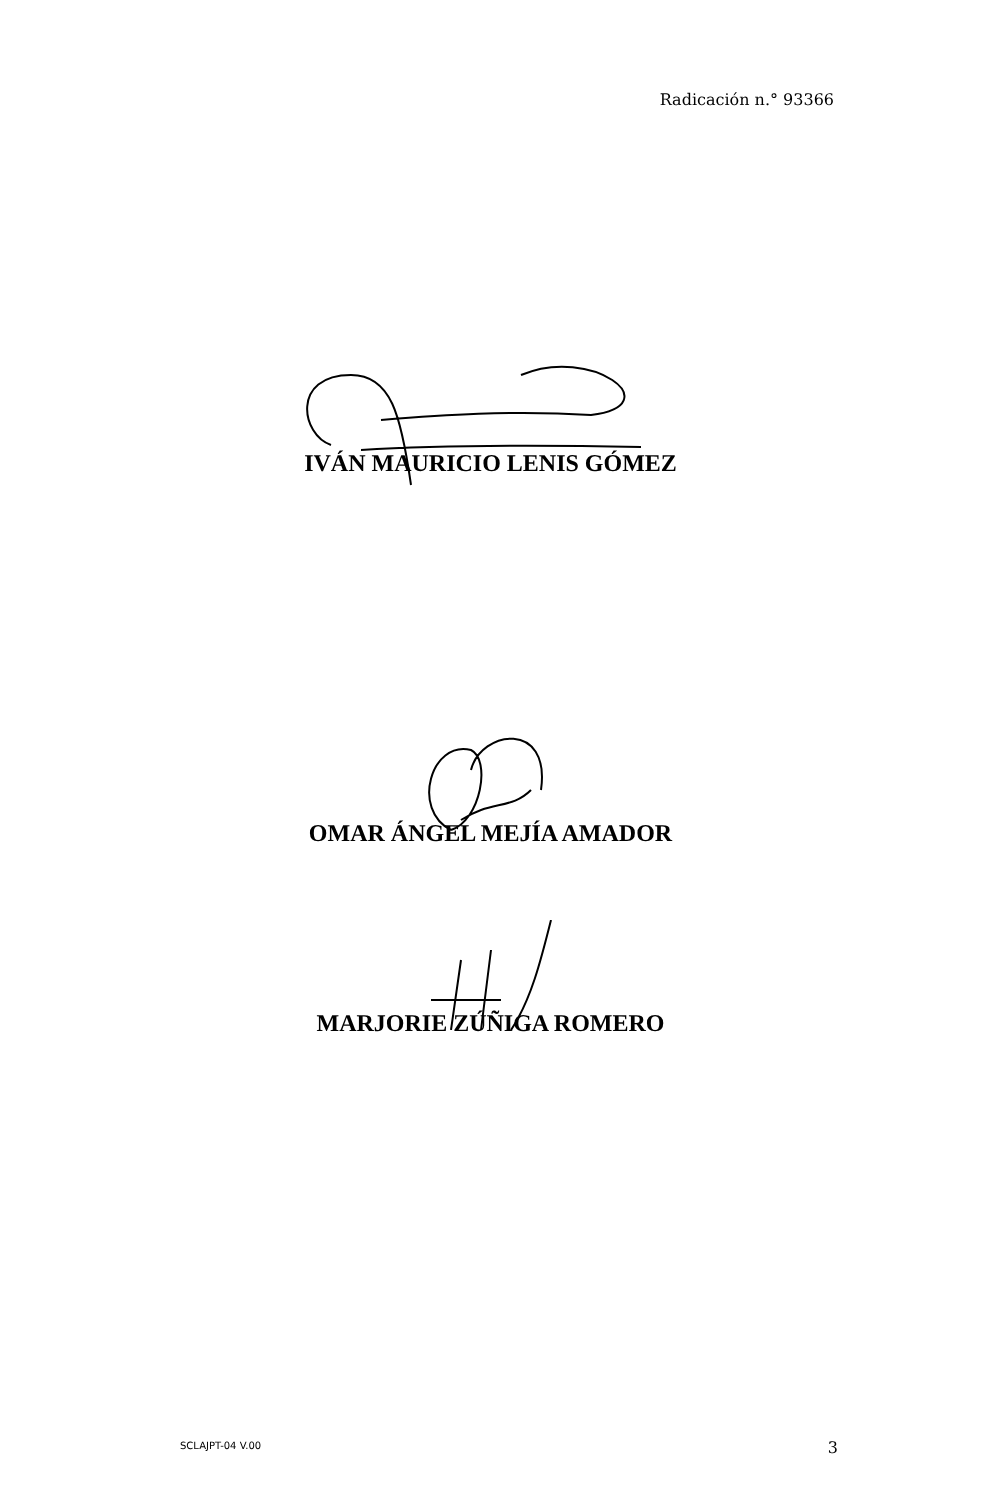Radicación n.° 93366
IVÁN MAURICIO LENIS GÓMEZ
OMAR ÁNGEL MEJÍA AMADOR
MARJORIE ZÚÑIGA ROMERO
SCLAJPT-04 V.00 3